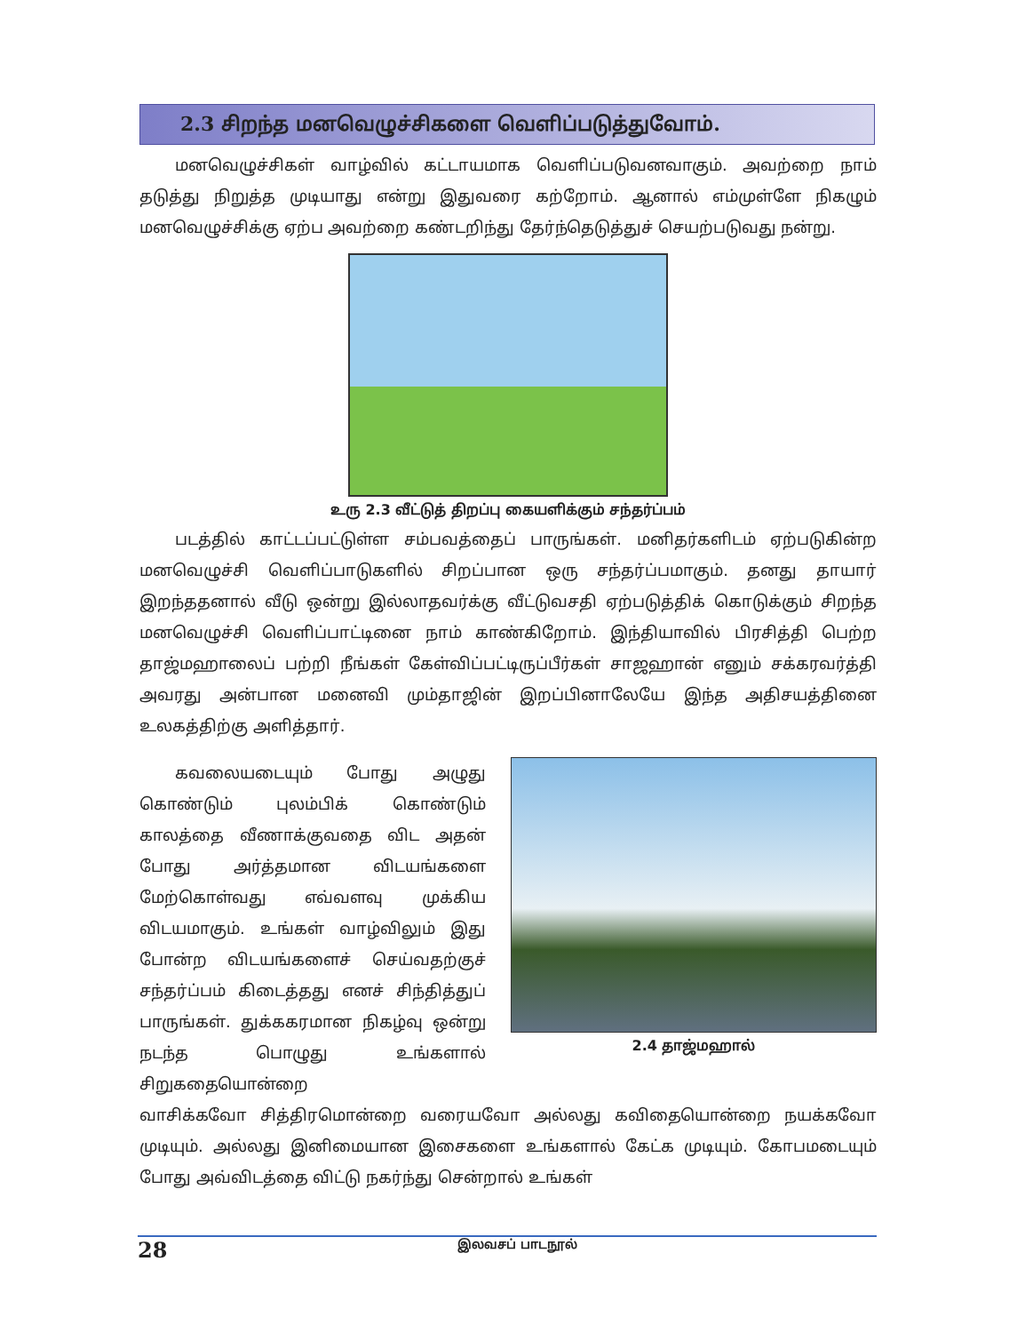2.3 சிறந்த மனவெழுச்சிகளை வெளிப்படுத்துவோம்.
மனவெழுச்சிகள் வாழ்வில் கட்டாயமாக வெளிப்படுவனவாகும். அவற்றை நாம் தடுத்து நிறுத்த முடியாது என்று இதுவரை கற்றோம். ஆனால் எம்முள்ளே நிகழும் மனவெழுச்சிக்கு ஏற்ப அவற்றை கண்டறிந்து தேர்ந்தெடுத்துச் செயற்படுவது நன்று.
உரு 2.3 வீட்டுத் திறப்பு கையளிக்கும் சந்தர்ப்பம்
படத்தில் காட்டப்பட்டுள்ள சம்பவத்தைப் பாருங்கள். மனிதர்களிடம் ஏற்படுகின்ற மனவெழுச்சி வெளிப்பாடுகளில் சிறப்பான ஒரு சந்தர்ப்பமாகும். தனது தாயார் இறந்ததனால் வீடு ஒன்று இல்லாதவர்க்கு வீட்டுவசதி ஏற்படுத்திக் கொடுக்கும் சிறந்த மனவெழுச்சி வெளிப்பாட்டினை நாம் காண்கிறோம். இந்தியாவில் பிரசித்தி பெற்ற தாஜ்மஹாலைப் பற்றி நீங்கள் கேள்விப்பட்டிருப்பீர்கள் சாஜஹான் எனும் சக்கரவர்த்தி அவரது அன்பான மனைவி மும்தாஜின் இறப்பினாலேயே இந்த அதிசயத்தினை உலகத்திற்கு அளித்தார்.
கவலையடையும் போது அழுது கொண்டும் புலம்பிக் கொண்டும் காலத்தை வீணாக்குவதை விட அதன் போது அர்த்தமான விடயங்களை மேற்கொள்வது எவ்வளவு முக்கிய விடயமாகும். உங்கள் வாழ்விலும் இது போன்ற விடயங்களைச் செய்வதற்குச் சந்தர்ப்பம் கிடைத்தது எனச் சிந்தித்துப் பாருங்கள். துக்ககரமான நிகழ்வு ஒன்று நடந்த பொழுது உங்களால் சிறுகதையொன்றை
2.4 தாஜ்மஹால்
வாசிக்கவோ சித்திரமொன்றை வரையவோ அல்லது கவிதையொன்றை நயக்கவோ முடியும். அல்லது இனிமையான இசைகளை உங்களால் கேட்க முடியும். கோபமடையும் போது அவ்விடத்தை விட்டு நகர்ந்து சென்றால் உங்கள்
28 இலவசப் பாடநூல்